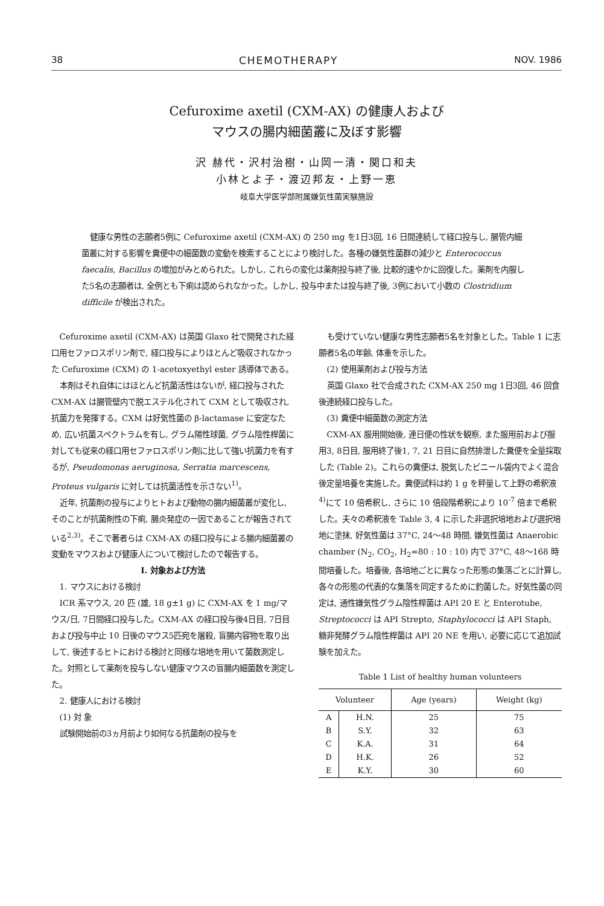38 CHEMOTHERAPY NOV. 1986
Cefuroxime axetil (CXM-AX) の健康人および
マウスの腸内細菌叢に及ぼす影響
沢 赫代・沢村治樹・山岡一清・関口和夫
小林とよ子・渡辺邦友・上野一恵
岐阜大学医学部附属嫌気性菌実験施設
健康な男性の志願者5例に Cefuroxime axetil (CXM-AX) の 250 mg を1日3回, 16 日間連続して経口投与し, 腸管内細菌叢に対する影響を糞便中の細菌数の変動を検索することにより検討した。各種の嫌気性菌群の減少と Enterococcus faecalis, Bacillus の増加がみとめられた。しかし, これらの変化は薬剤投与終了後, 比較的速やかに回復した。薬剤を内服した5名の志願者は, 全例とも下痢は認められなかった。しかし, 投与中または投与終了後, 3例において小数の Clostridium difficile が検出された。
Cefuroxime axetil (CXM-AX) は英国 Glaxo 社で開発された経口用セファロスポリン剤で, 経口投与によりほとんど吸収されなかった Cefuroxime (CXM) の 1-acetoxyethyl ester 誘導体である。
本剤はそれ自体にはほとんど抗菌活性はないが, 経口投与された CXM-AX は腸管壁内で脱エステル化されて CXM として吸収され, 抗菌力を発揮する。CXM は好気性菌の β-lactamase に安定なため, 広い抗菌スペクトラムを有し, グラム陽性球菌, グラム陰性桿菌に対しても従来の経口用セファロスポリン剤に比して強い抗菌力を有するが, Pseudomonas aeruginosa, Serratia marcescens, Proteus vulgaris に対しては抗菌活性を示さない<sup>1)</sup>。
近年, 抗菌剤の投与によりヒトおよび動物の腸内細菌叢が変化し, そのことが抗菌剤性の下痢, 腸炎発症の一因であることが報告されている<sup>2,3)</sup>。そこで著者らは CXM-AX の経口投与による腸内細菌叢の変動をマウスおよび健康人について検討したので報告する。
I. 対象および方法
1. マウスにおける検討
ICR 系マウス, 20 匹 (雄, 18 g±1 g) に CXM-AX を 1 mg/マウス/日, 7日間経口投与した。CXM-AX の経口投与後4日目, 7日目および投与中止 10 日後のマウス5匹宛を屠殺, 盲腸内容物を取り出して, 後述するヒトにおける検討と同様な培地を用いて菌数測定した。対照として薬剤を投与しない健康マウスの盲腸内細菌数を測定した。
2. 健康人における検討
(1) 対 象
試験開始前の3ヵ月前より如何なる抗菌剤の投与を
も受けていない健康な男性志願者5名を対象とした。Table 1 に志願者5名の年齢, 体重を示した。
(2) 使用薬剤および投与方法
英国 Glaxo 社で合成された CXM-AX 250 mg 1日3回, 46 回食後連続経口投与した。
(3) 糞便中細菌数の測定方法
CXM-AX 服用開始後, 連日便の性状を観察, また服用前および服用3, 8日目, 服用終了後1, 7, 21 日目に自然排泄した糞便を全量採取した (Table 2)。これらの糞便は, 脱気したビニール袋内でよく混合後定量培養を実施した。糞便試料は約 1 g を秤量して上野の希釈液<sup>4)</sup>にて 10 倍希釈し, さらに 10 倍段階希釈により 10<sup>-7</sup> 倍まで希釈した。夫々の希釈液を Table 3, 4 に示した非選択培地および選択培地に塗抹, 好気性菌は 37°C, 24～48 時間, 嫌気性菌は Anaerobic chamber (N<sub>2</sub>, CO<sub>2</sub>, H<sub>2</sub>=80 : 10 : 10) 内で 37°C, 48～168 時間培養した。培養後, 各培地ごとに異なった形態の集落ごとに計算し, 各々の形態の代表的な集落を同定するために釣菌した。好気性菌の同定は, 通性嫌気性グラム陰性桿菌は API 20 E と Enterotube, Streptococci は API Strepto, Staphylococci は API Staph, 糖非発酵グラム陰性桿菌は API 20 NE を用い, 必要に応じて追加試験を加えた。
Table 1 List of healthy human volunteers
| Volunteer | | Age (years) | Weight (kg) |
| --- | --- | --- | --- |
| A | H.N. | 25 | 75 |
| B | S.Y. | 32 | 63 |
| C | K.A. | 31 | 64 |
| D | H.K. | 26 | 52 |
| E | K.Y. | 30 | 60 |